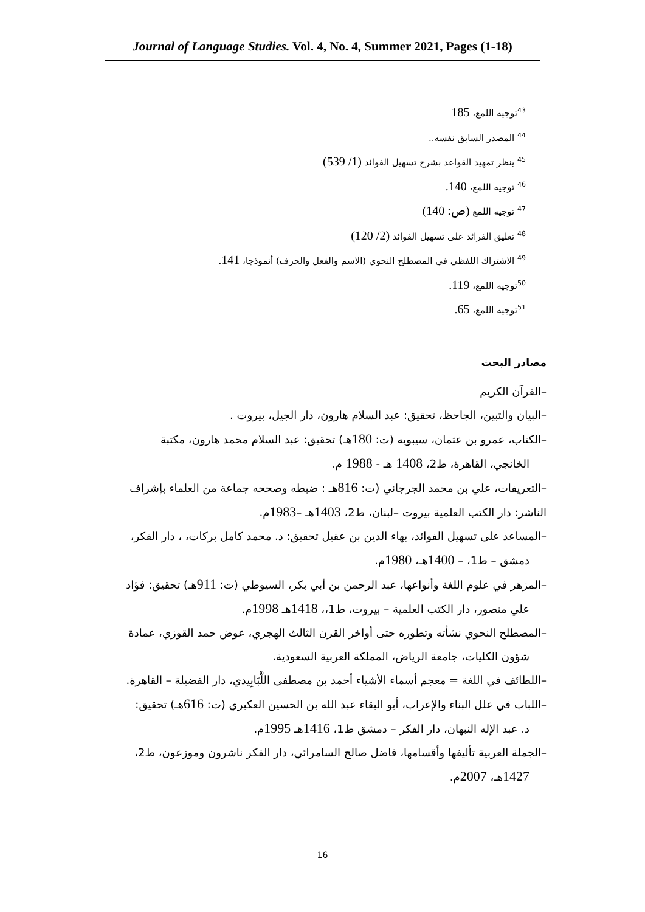Journal of Language Studies. Vol. 4, No. 4, Summer 2021, Pages (1-18)
<sup>43</sup> توجيه اللمع، 185
<sup>44</sup> المصدر السابق نفسه..
<sup>45</sup> ينظر تمهيد القواعد بشرح تسهيل الفوائد (1/ 539)
<sup>46</sup> توجيه اللمع، 140.
<sup>47</sup> توجيه اللمع (ص: 140)
<sup>48</sup> تعليق الفرائد على تسهيل الفوائد (2/ 120)
<sup>49</sup> الاشتراك اللفظي في المصطلح النحوي (الاسم والفعل والحرف) أنموذجا، 141.
<sup>50</sup> توجيه اللمع، 119.
<sup>51</sup> توجيه اللمع، 65.
مصادر البحث
–القرآن الكريم
–البيان والتبين، الجاحظ، تحقيق: عبد السلام هارون، دار الجيل، بيروت .
–الكتاب، عمرو بن عثمان، سيبويه (ت: 180هـ) تحقيق: عبد السلام محمد هارون، مكتبة
الخانجي، القاهرة، ط2، 1408 هـ - 1988 م.
–التعريفات، علي بن محمد الجرجاني (ت: 816هـ : ضبطه وصححه جماعة من العلماء بإشراف
الناشر: دار الكتب العلمية بيروت –لبنان، ط2، 1403هـ –1983م.
–المساعد على تسهيل الفوائد، بهاء الدين بن عقيل تحقيق: د. محمد كامل بركات، ، دار الفكر،
دمشق – ط1، – 1400هـ، 1980م.
–المزهر في علوم اللغة وأنواعها، عبد الرحمن بن أبي بكر، السيوطي (ت: 911هـ) تحقيق: فؤاد
علي منصور، دار الكتب العلمية – بيروت، ط1،، 1418هـ 1998م.
–المصطلح النحوي نشأته وتطوره حتى أواخر القرن الثالث الهجري، عوض حمد القوزي، عمادة
شؤون الكليات، جامعة الرياض، المملكة العربية السعودية.
–اللطائف في اللغة = معجم أسماء الأشياء أحمد بن مصطفى اللَّبَابِيدي، دار الفضيلة – القاهرة.
–اللباب في علل البناء والإعراب، أبو البقاء عبد الله بن الحسين العكبري (ت: 616هـ) تحقيق:
د. عبد الإله النبهان، دار الفكر – دمشق ط1، 1416هـ 1995م.
–الجملة العربية تأليفها وأقسامها، فاضل صالح السامرائي، دار الفكر ناشرون وموزعون، ط2،
1427هـ، 2007م.
16